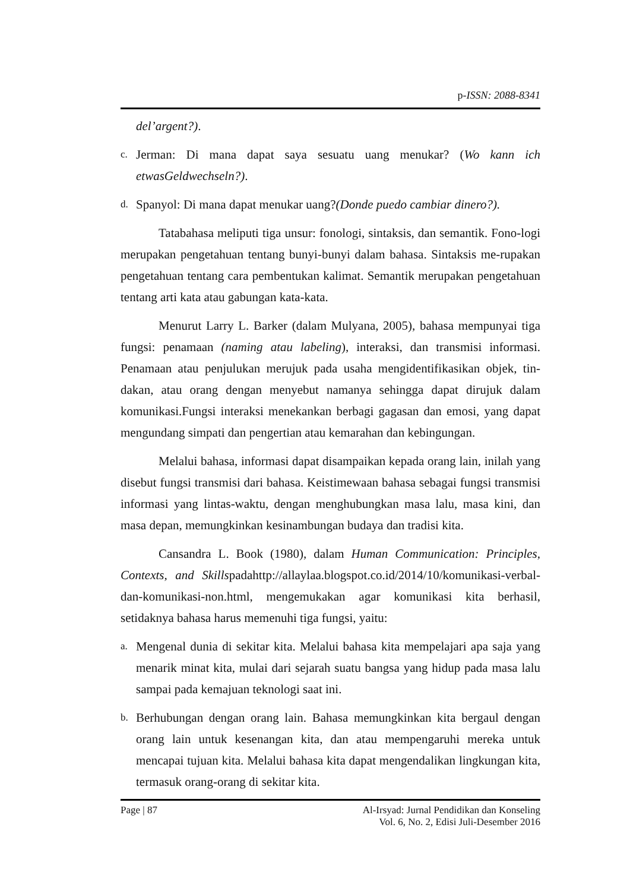p-ISSN: 2088-8341
del’argent?).
c. Jerman: Di mana dapat saya sesuatu uang menukar? (Wo kann ich etwasGeldwechseln?).
d. Spanyol: Di mana dapat menukar uang?(Donde puedo cambiar dinero?).
Tatabahasa meliputi tiga unsur: fonologi, sintaksis, dan semantik. Fono-logi merupakan pengetahuan tentang bunyi-bunyi dalam bahasa. Sintaksis me-rupakan pengetahuan tentang cara pembentukan kalimat. Semantik merupakan pengetahuan tentang arti kata atau gabungan kata-kata.
Menurut Larry L. Barker (dalam Mulyana, 2005), bahasa mempunyai tiga fungsi: penamaan (naming atau labeling), interaksi, dan transmisi informasi. Penamaan atau penjulukan merujuk pada usaha mengidentifikasikan objek, tin-dakan, atau orang dengan menyebut namanya sehingga dapat dirujuk dalam komunikasi.Fungsi interaksi menekankan berbagi gagasan dan emosi, yang dapat mengundang simpati dan pengertian atau kemarahan dan kebingungan.
Melalui bahasa, informasi dapat disampaikan kepada orang lain, inilah yang disebut fungsi transmisi dari bahasa. Keistimewaan bahasa sebagai fungsi transmisi informasi yang lintas-waktu, dengan menghubungkan masa lalu, masa kini, dan masa depan, memungkinkan kesinambungan budaya dan tradisi kita.
Cansandra L. Book (1980), dalam Human Communication: Principles, Contexts, and Skillspadahttp://allaylaa.blogspot.co.id/2014/10/komunikasi-verbal-dan-komunikasi-non.html, mengemukakan agar komunikasi kita berhasil, setidaknya bahasa harus memenuhi tiga fungsi, yaitu:
a. Mengenal dunia di sekitar kita. Melalui bahasa kita mempelajari apa saja yang menarik minat kita, mulai dari sejarah suatu bangsa yang hidup pada masa lalu sampai pada kemajuan teknologi saat ini.
b. Berhubungan dengan orang lain. Bahasa memungkinkan kita bergaul dengan orang lain untuk kesenangan kita, dan atau mempengaruhi mereka untuk mencapai tujuan kita. Melalui bahasa kita dapat mengendalikan lingkungan kita, termasuk orang-orang di sekitar kita.
Page | 87 Al-Irsyad: Jurnal Pendidikan dan Konseling
Vol. 6, No. 2, Edisi Juli-Desember 2016